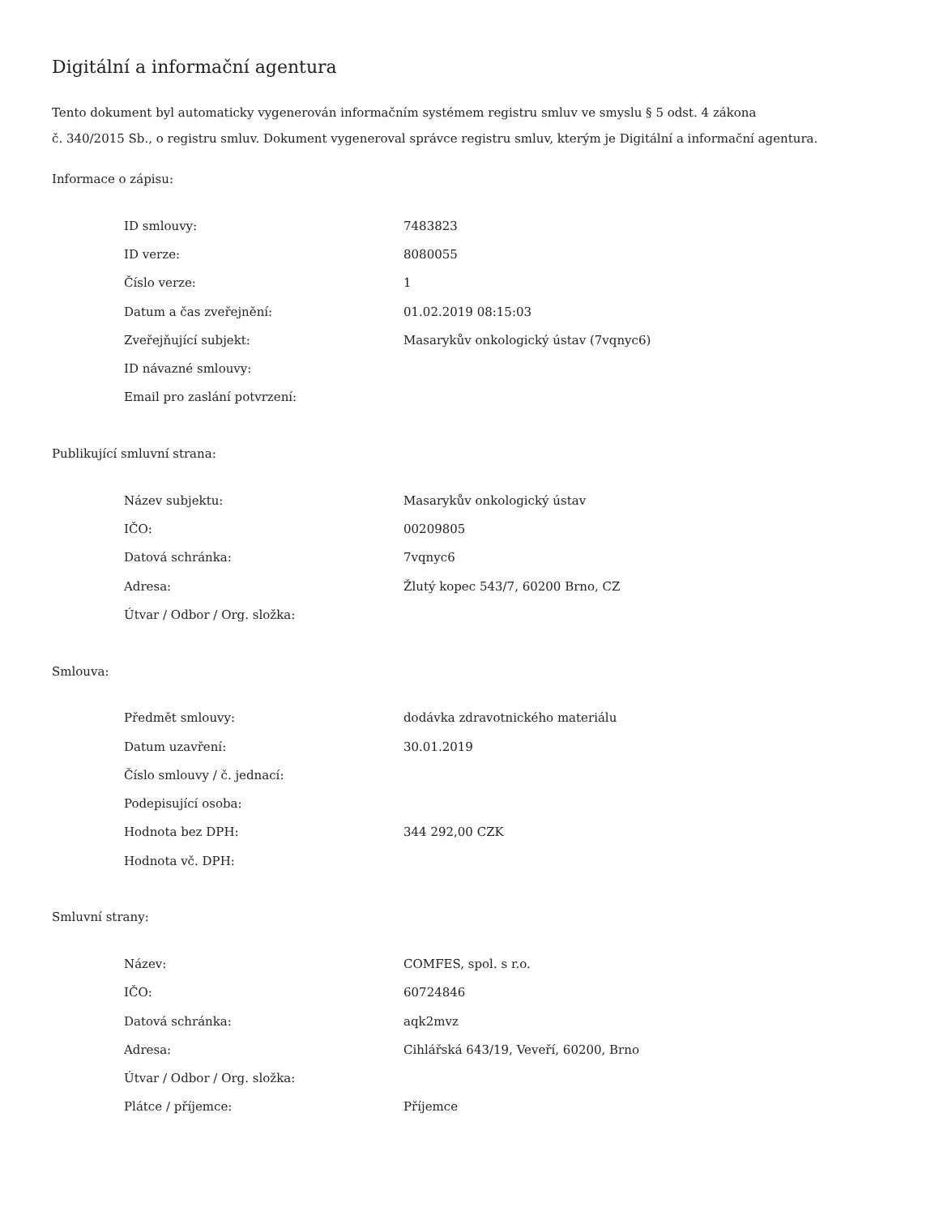Digitální a informační agentura
Tento dokument byl automaticky vygenerován informačním systémem registru smluv ve smyslu § 5 odst. 4 zákona
č. 340/2015 Sb., o registru smluv. Dokument vygeneroval správce registru smluv, kterým je Digitální a informační agentura.
Informace o zápisu:
| ID smlouvy: | 7483823 |
| ID verze: | 8080055 |
| Číslo verze: | 1 |
| Datum a čas zveřejnění: | 01.02.2019 08:15:03 |
| Zveřejňující subjekt: | Masarykův onkologický ústav (7vqnyc6) |
| ID návazné smlouvy: | |
| Email pro zaslání potvrzení: | |
Publikující smluvní strana:
| Název subjektu: | Masarykův onkologický ústav |
| IČO: | 00209805 |
| Datová schránka: | 7vqnyc6 |
| Adresa: | Žlutý kopec 543/7, 60200 Brno, CZ |
| Útvar / Odbor / Org. složka: | |
Smlouva:
| Předmět smlouvy: | dodávka zdravotnického materiálu |
| Datum uzavření: | 30.01.2019 |
| Číslo smlouvy / č. jednací: | |
| Podepisující osoba: | |
| Hodnota bez DPH: | 344 292,00 CZK |
| Hodnota vč. DPH: | |
Smluvní strany:
| Název: | COMFES, spol. s r.o. |
| IČO: | 60724846 |
| Datová schránka: | aqk2mvz |
| Adresa: | Cihlářská 643/19, Veveří, 60200, Brno |
| Útvar / Odbor / Org. složka: | |
| Plátce / příjemce: | Příjemce |